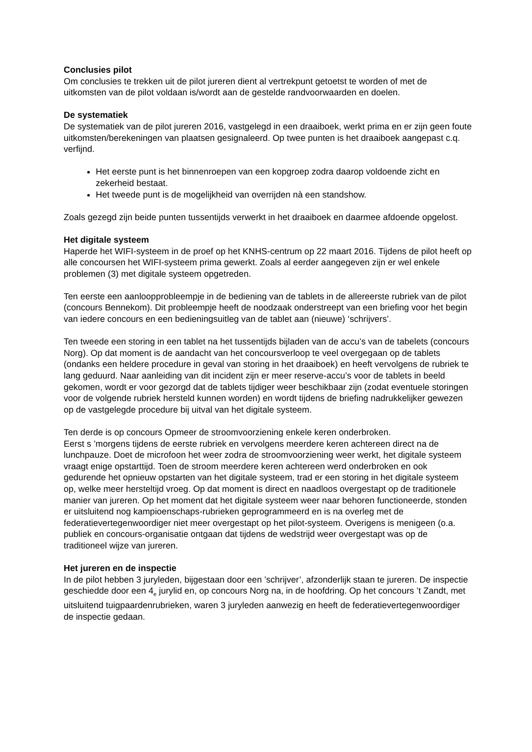Conclusies pilot
Om conclusies te trekken uit de pilot jureren dient al vertrekpunt getoetst te worden of met de uitkomsten van de pilot voldaan is/wordt aan de gestelde randvoorwaarden en doelen.
De systematiek
De systematiek van de pilot jureren 2016, vastgelegd in een draaiboek, werkt prima en er zijn geen foute uitkomsten/berekeningen van plaatsen gesignaleerd. Op twee punten is het draaiboek aangepast c.q. verfijnd.
Het eerste punt is het binnenroepen van een kopgroep zodra daarop voldoende zicht en zekerheid bestaat.
Het tweede punt is de mogelijkheid van overrijden nà een standshow.
Zoals gezegd zijn beide punten tussentijds verwerkt in het draaiboek en daarmee afdoende opgelost.
Het digitale systeem
Haperde het WIFI-systeem in de proef op het KNHS-centrum op 22 maart 2016. Tijdens de pilot heeft op alle concoursen het WIFI-systeem prima gewerkt. Zoals al eerder aangegeven zijn er wel enkele problemen (3) met digitale systeem opgetreden.
Ten eerste een aanloopprobleempje in de bediening van de tablets in de allereerste rubriek van de pilot (concours Bennekom). Dit probleempje heeft de noodzaak onderstreept van een briefing voor het begin van iedere concours en een bedieningsuitleg van de tablet aan (nieuwe) ‘schrijvers’.
Ten tweede een storing in een tablet na het tussentijds bijladen van de accu’s van de tabelets (concours Norg). Op dat moment is de aandacht van het concoursverloop te veel overgegaan op de tablets (ondanks een heldere procedure in geval van storing in het draaiboek) en heeft vervolgens de rubriek te lang geduurd. Naar aanleiding van dit incident zijn er meer reserve-accu’s voor de tablets in beeld gekomen, wordt er voor gezorgd dat de tablets tijdiger weer beschikbaar zijn (zodat eventuele storingen voor de volgende rubriek hersteld kunnen worden) en wordt tijdens de briefing nadrukkelijker gewezen op de vastgelegde procedure bij uitval van het digitale systeem.
Ten derde is op concours Opmeer de stroomvoorziening enkele keren onderbroken.
Eerst s ’morgens tijdens de eerste rubriek en vervolgens meerdere keren achtereen direct na de lunchpauze. Doet de microfoon het weer zodra de stroomvoorziening weer werkt, het digitale systeem vraagt enige opstarttijd. Toen de stroom meerdere keren achtereen werd onderbroken en ook gedurende het opnieuw opstarten van het digitale systeem, trad er een storing in het digitale systeem op, welke meer hersteltijd vroeg. Op dat moment is direct en naadloos overgestapt op de traditionele manier van jureren. Op het moment dat het digitale systeem weer naar behoren functioneerde, stonden er uitsluitend nog kampioenschaps-rubrieken geprogrammeerd en is na overleg met de federatievertegenwoordiger niet meer overgestapt op het pilot-systeem. Overigens is menigeen (o.a. publiek en concours-organisatie ontgaan dat tijdens de wedstrijd weer overgestapt was op de traditioneel wijze van jureren.
Het jureren en de inspectie
In de pilot hebben 3 juryleden, bijgestaan door een ’schrijver’, afzonderlijk staan te jureren. De inspectie geschiedde door een 4<sub>e</sub> jurylid en, op concours Norg na, in de hoofdring. Op het concours ’t Zandt, met uitsluitend tuigpaardenrubrieken, waren 3 juryleden aanwezig en heeft de federatievertegenwoordiger de inspectie gedaan.